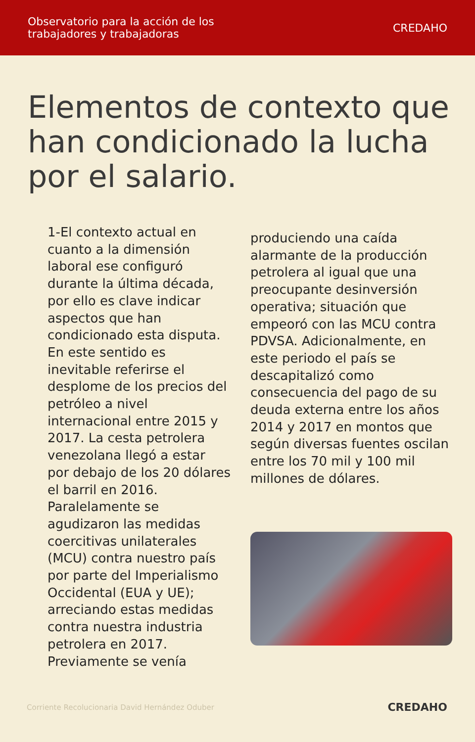Observatorio para la acción de los
trabajadores y trabajadoras
CREDAHO
Elementos de contexto que han condicionado la lucha por el salario.
1-El contexto actual en cuanto a la dimensión laboral ese configuró durante la última década, por ello es clave indicar aspectos que han condicionado esta disputa. En este sentido es inevitable referirse el desplome de los precios del petróleo a nivel internacional entre 2015 y 2017. La cesta petrolera venezolana llegó a estar por debajo de los 20 dólares el barril en 2016. Paralelamente se agudizaron las medidas coercitivas unilaterales (MCU) contra nuestro país por parte del Imperialismo Occidental (EUA y UE); arreciando estas medidas contra nuestra industria petrolera en 2017. Previamente se venía
produciendo una caída alarmante de la producción petrolera al igual que una preocupante desinversión operativa; situación que empeoró con las MCU contra PDVSA. Adicionalmente, en este periodo el país se descapitalizó como consecuencia del pago de su deuda externa entre los años 2014 y 2017 en montos que según diversas fuentes oscilan entre los 70 mil y 100 mil millones de dólares.
Corriente Recolucionaria David Hernández Oduber CREDAHO